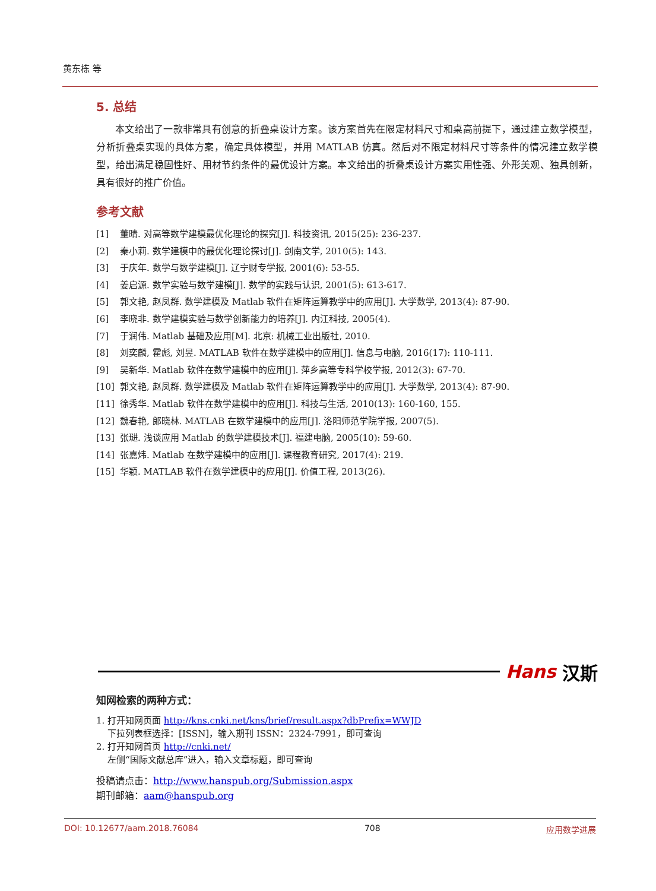黄东栋 等
5. 总结
本文给出了一款非常具有创意的折叠桌设计方案。该方案首先在限定材料尺寸和桌高前提下，通过建立数学模型，分析折叠桌实现的具体方案，确定具体模型，并用 MATLAB 仿真。然后对不限定材料尺寸等条件的情况建立数学模型，给出满足稳固性好、用材节约条件的最优设计方案。本文给出的折叠桌设计方案实用性强、外形美观、独具创新，具有很好的推广价值。
参考文献
[1] 董晴. 对高等数学建模最优化理论的探究[J]. 科技资讯, 2015(25): 236-237.
[2] 秦小莉. 数学建模中的最优化理论探讨[J]. 剑南文学, 2010(5): 143.
[3] 于庆年. 数学与数学建模[J]. 辽宁财专学报, 2001(6): 53-55.
[4] 姜启源. 数学实验与数学建模[J]. 数学的实践与认识, 2001(5): 613-617.
[5] 郭文艳, 赵凤群. 数学建模及 Matlab 软件在矩阵运算教学中的应用[J]. 大学数学, 2013(4): 87-90.
[6] 李晓非. 数学建模实验与数学创新能力的培养[J]. 内江科技, 2005(4).
[7] 于润伟. Matlab 基础及应用[M]. 北京: 机械工业出版社, 2010.
[8] 刘奕麟, 霍彪, 刘昱. MATLAB 软件在数学建模中的应用[J]. 信息与电脑, 2016(17): 110-111.
[9] 吴新华. Matlab 软件在数学建模中的应用[J]. 萍乡高等专科学校学报, 2012(3): 67-70.
[10] 郭文艳, 赵凤群. 数学建模及 Matlab 软件在矩阵运算教学中的应用[J]. 大学数学, 2013(4): 87-90.
[11] 徐秀华. Matlab 软件在数学建模中的应用[J]. 科技与生活, 2010(13): 160-160, 155.
[12] 魏春艳, 郎晓林. MATLAB 在数学建模中的应用[J]. 洛阳师范学院学报, 2007(5).
[13] 张琎. 浅谈应用 Matlab 的数学建模技术[J]. 福建电脑, 2005(10): 59-60.
[14] 张嘉炜. Matlab 在数学建模中的应用[J]. 课程教育研究, 2017(4): 219.
[15] 华颖. MATLAB 软件在数学建模中的应用[J]. 价值工程, 2013(26).
Hans 汉斯
知网检索的两种方式：
1. 打开知网页面 http://kns.cnki.net/kns/brief/result.aspx?dbPrefix=WWJD
下拉列表框选择：[ISSN]，输入期刊 ISSN：2324-7991，即可查询
2. 打开知网首页 http://cnki.net/
左侧“国际文献总库”进入，输入文章标题，即可查询
投稿请点击：http://www.hanspub.org/Submission.aspx
期刊邮箱：aam@hanspub.org
DOI: 10.12677/aam.2018.76084 708 应用数学进展